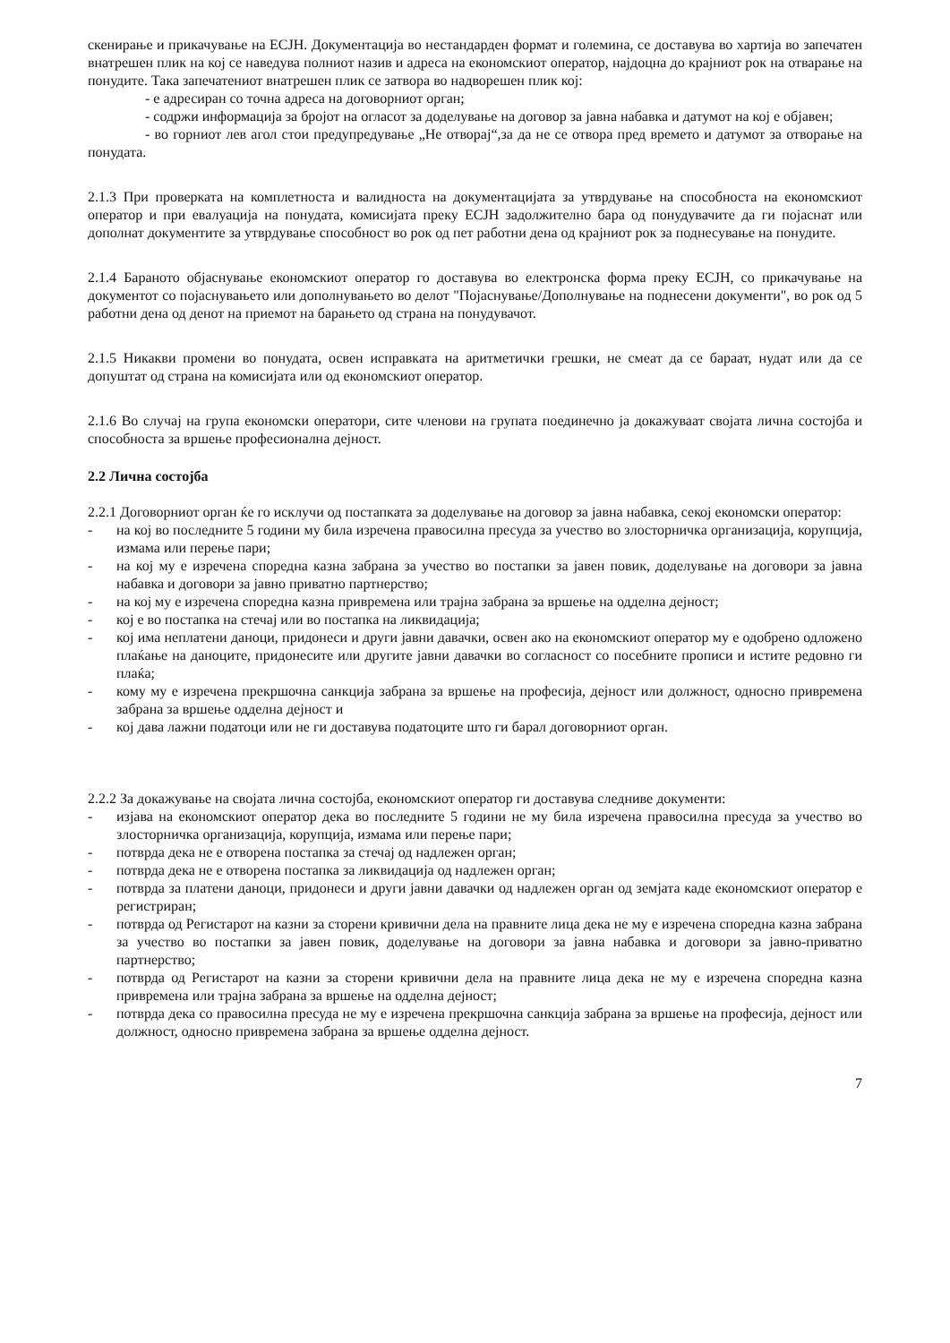скенирање и прикачување на ЕСЈН. Документација во нестандарден формат и големина, се доставува во хартија во запечатен внатрешен плик на кој се наведува полниот назив и адреса на економскиот оператор, најдоцна до крајниот рок на отварање на понудите. Така запечатениот внатрешен плик се затвора во надворешен плик кој:
- е адресиран со точна адреса на договорниот орган;
- содржи информација за бројот на огласот за доделување на договор за јавна набавка и датумот на кој е објавен;
- во горниот лев агол стои предупредување „Не отворај“,за да не се отвора пред времето и датумот за отворање на понудата.
2.1.3 При проверката на комплетноста и валидноста на документацијата за утврдување на способноста на економскиот оператор и при евалуација на понудата, комисијата преку ЕСЈН задолжително бара од понудувачите да ги појаснат или дополнат документите за утврдување способност во рок од пет работни дена од крајниот рок за поднесување на понудите.
2.1.4 Бараното објаснување економскиот оператор го доставува во електронска форма преку ЕСЈН, со прикачување на документот со појаснувањето или дополнувањето во делот "Појаснување/Дополнување на поднесени документи", во рок од 5 работни дена од денот на приемот на барањето од страна на понудувачот.
2.1.5 Никакви промени во понудата, освен исправката на аритметички грешки, не смеат да се бараат, нудат или да се допуштат од страна на комисијата или од економскиот оператор.
2.1.6 Во случај на група економски оператори, сите членови на групата поединечно ја докажуваат својата лична состојба и способноста за вршење професионална дејност.
2.2 Лична состојба
2.2.1 Договорниот орган ќе го исклучи од постапката за доделување на договор за јавна набавка, секој економски оператор:
- на кој во последните 5 години му била изречена правосилна пресуда за учество во злосторничка организација, корупција, измама или перење пари;
- на кој му е изречена споредна казна забрана за учество во постапки за јавен повик, доделување на договори за јавна набавка и договори за јавно приватно партнерство;
- на кој му е изречена споредна казна привремена или трајна забрана за вршење на одделна дејност;
- кој е во постапка на стечај или во постапка на ликвидација;
- кој има неплатени даноци, придонеси и други јавни давачки, освен ако на економскиот оператор му е одобрено одложено плаќање на даноците, придонесите или другите јавни давачки во согласност со посебните прописи и истите редовно ги плаќа;
- кому му е изречена прекршочна санкција забрана за вршење на професија, дејност или должност, односно привремена забрана за вршење одделна дејност и
- кој дава лажни податоци или не ги доставува податоците што ги барал договорниот орган.
2.2.2 За докажување на својата лична состојба, економскиот оператор ги доставува следниве документи:
- изјава на економскиот оператор дека во последните 5 години не му била изречена правосилна пресуда за учество во злосторничка организација, корупција, измама или перење пари;
- потврда дека не е отворена постапка за стечај од надлежен орган;
- потврда дека не е отворена постапка за ликвидација од надлежен орган;
- потврда за платени даноци, придонеси и други јавни давачки од надлежен орган од земјата каде економскиот оператор е регистриран;
- потврда од Регистарот на казни за сторени кривични дела на правните лица дека не му е изречена споредна казна забрана за учество во постапки за јавен повик, доделување на договори за јавна набавка и договори за јавно-приватно партнерство;
- потврда од Регистарот на казни за сторени кривични дела на правните лица дека не му е изречена споредна казна привремена или трајна забрана за вршење на одделна дејност;
- потврда дека со правосилна пресуда не му е изречена прекршочна санкција забрана за вршење на професија, дејност или должност, односно привремена забрана за вршење одделна дејност.
7